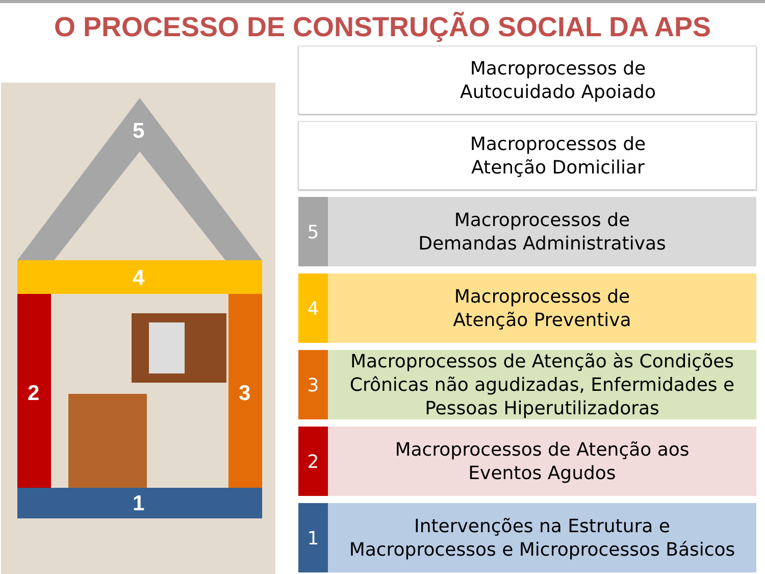O PROCESSO DE CONSTRUÇÃO SOCIAL DA APS
5
4
2 3
1
Macroprocessos de
Autocuidado Apoiado
Macroprocessos de
Atenção Domiciliar
5
Macroprocessos de
Demandas Administrativas
4
Macroprocessos de
Atenção Preventiva
3
Macroprocessos de Atenção às Condições Crônicas não agudizadas, Enfermidades e Pessoas Hiperutilizadoras
2
Macroprocessos de Atenção aos
Eventos Agudos
1
Intervenções na Estrutura e
Macroprocessos e Microprocessos Básicos